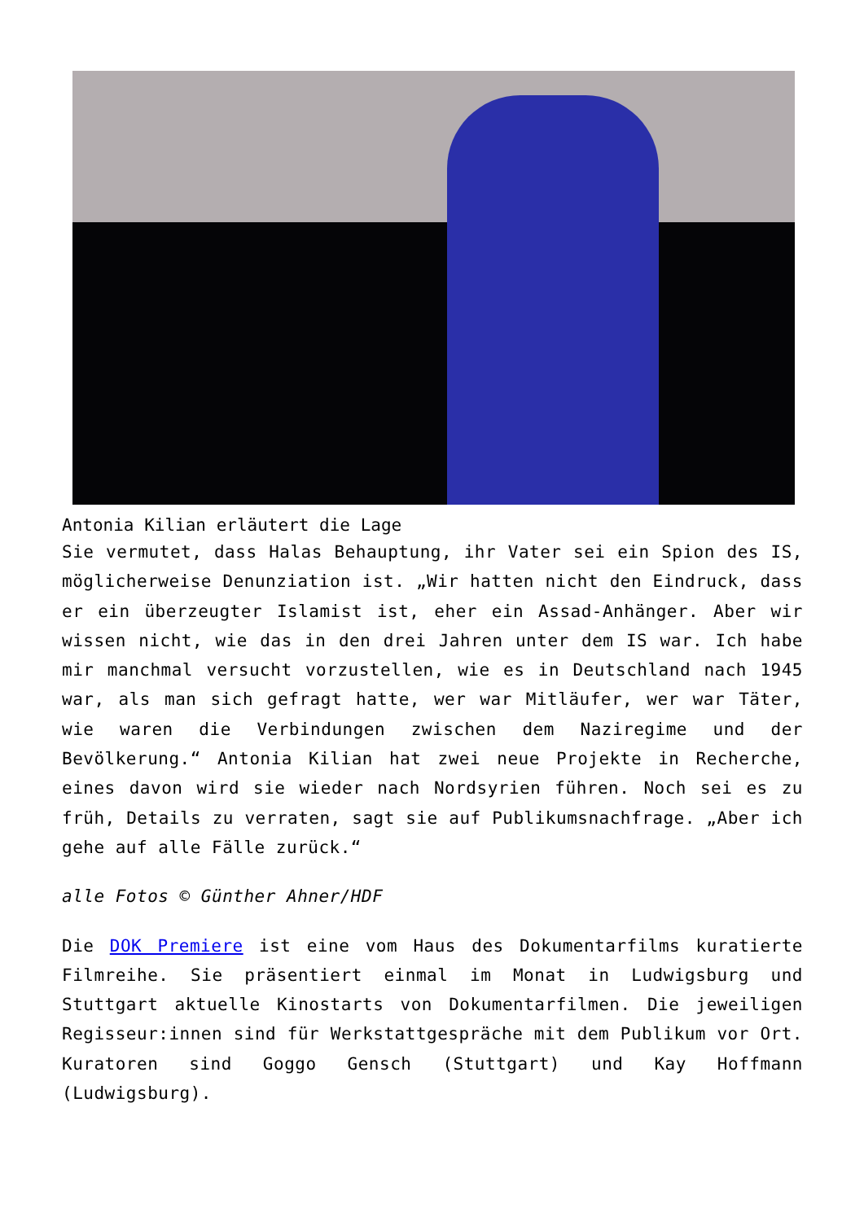Antonia Kilian erläutert die Lage
Sie vermutet, dass Halas Behauptung, ihr Vater sei ein Spion des IS, möglicherweise Denunziation ist. „Wir hatten nicht den Eindruck, dass er ein überzeugter Islamist ist, eher ein Assad-Anhänger. Aber wir wissen nicht, wie das in den drei Jahren unter dem IS war. Ich habe mir manchmal versucht vorzustellen, wie es in Deutschland nach 1945 war, als man sich gefragt hatte, wer war Mitläufer, wer war Täter, wie waren die Verbindungen zwischen dem Naziregime und der Bevölkerung.“ Antonia Kilian hat zwei neue Projekte in Recherche, eines davon wird sie wieder nach Nordsyrien führen. Noch sei es zu früh, Details zu verraten, sagt sie auf Publikumsnachfrage. „Aber ich gehe auf alle Fälle zurück.“
alle Fotos © Günther Ahner/HDF
Die DOK Premiere ist eine vom Haus des Dokumentarfilms kuratierte Filmreihe. Sie präsentiert einmal im Monat in Ludwigsburg und Stuttgart aktuelle Kinostarts von Dokumentarfilmen. Die jeweiligen Regisseur:innen sind für Werkstattgespräche mit dem Publikum vor Ort. Kuratoren sind Goggo Gensch (Stuttgart) und Kay Hoffmann (Ludwigsburg).